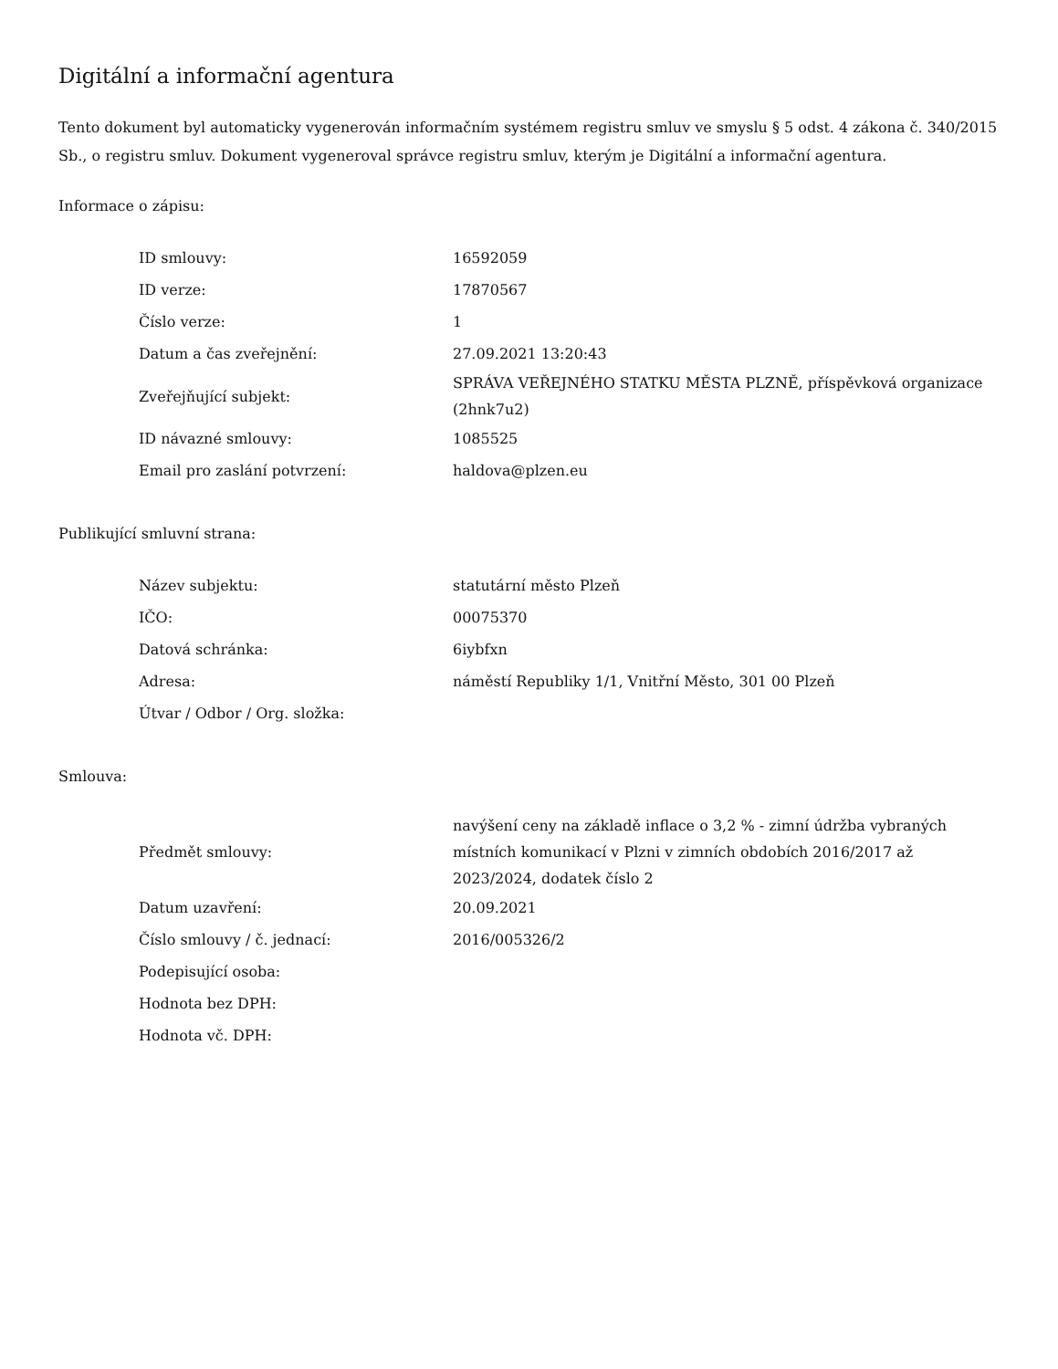Digitální a informační agentura
Tento dokument byl automaticky vygenerován informačním systémem registru smluv ve smyslu § 5 odst. 4 zákona č. 340/2015 Sb., o registru smluv. Dokument vygeneroval správce registru smluv, kterým je Digitální a informační agentura.
Informace o zápisu:
| ID smlouvy: | 16592059 |
| ID verze: | 17870567 |
| Číslo verze: | 1 |
| Datum a čas zveřejnění: | 27.09.2021 13:20:43 |
| Zveřejňující subjekt: | SPRÁVA VEŘEJNÉHO STATKU MĚSTA PLZNĚ, příspěvková organizace (2hnk7u2) |
| ID návazné smlouvy: | 1085525 |
| Email pro zaslání potvrzení: | haldova@plzen.eu |
Publikující smluvní strana:
| Název subjektu: | statutární město Plzeň |
| IČO: | 00075370 |
| Datová schránka: | 6iybfxn |
| Adresa: | náměstí Republiky 1/1, Vnitřní Město, 301 00 Plzeň |
| Útvar / Odbor / Org. složka: | |
Smlouva:
| Předmět smlouvy: | navýšení ceny na základě inflace o 3,2 % - zimní údržba vybraných místních komunikací v Plzni v zimních obdobích 2016/2017 až 2023/2024, dodatek číslo 2 |
| Datum uzavření: | 20.09.2021 |
| Číslo smlouvy / č. jednací: | 2016/005326/2 |
| Podepisující osoba: | |
| Hodnota bez DPH: | |
| Hodnota vč. DPH: | |